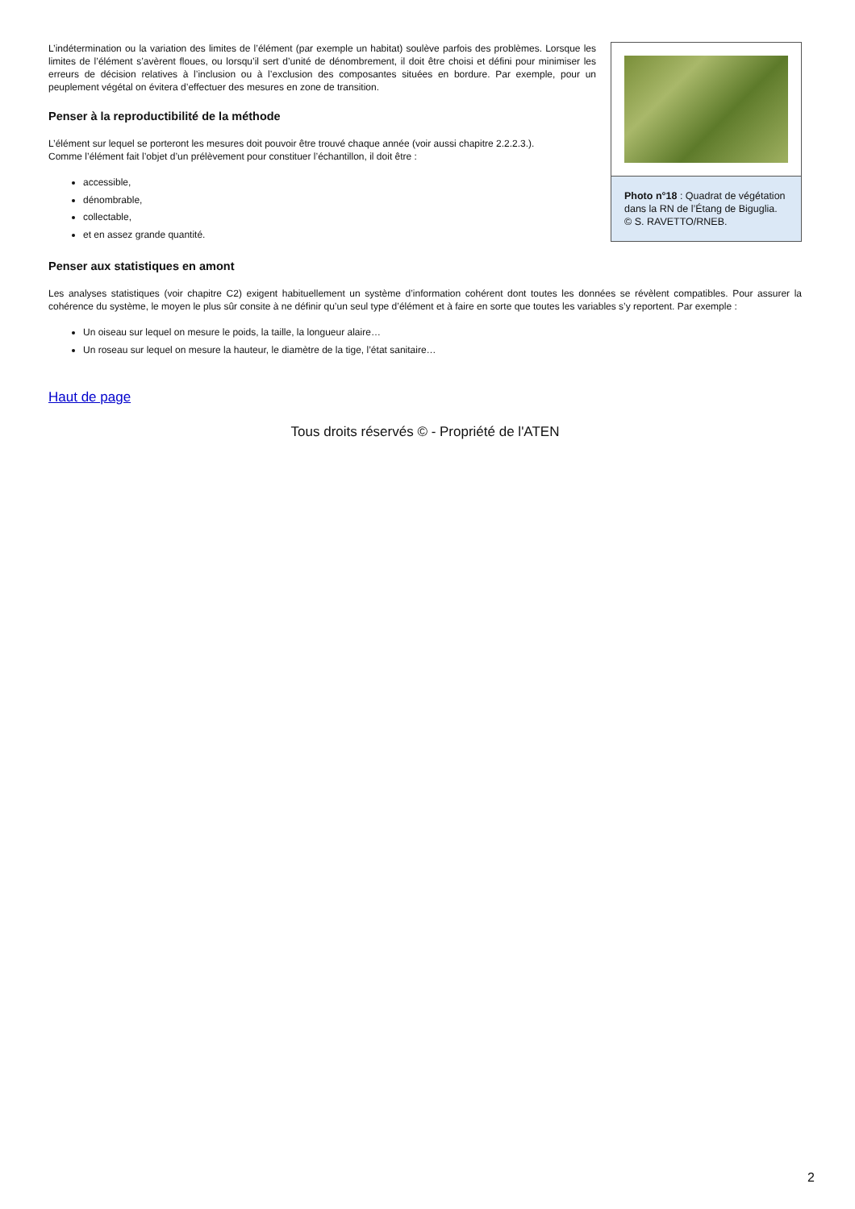Photo n°18 : Quadrat de végétation dans la RN de l’Étang de Biguglia.
© S. RAVETTO/RNEB.
L’indétermination ou la variation des limites de l’élément (par exemple un habitat) soulève parfois des problèmes. Lorsque les limites de l’élément s’avèrent floues, ou lorsqu’il sert d’unité de dénombrement, il doit être choisi et défini pour minimiser les erreurs de décision relatives à l’inclusion ou à l’exclusion des composantes situées en bordure. Par exemple, pour un peuplement végétal on évitera d’effectuer des mesures en zone de transition.
Penser à la reproductibilité de la méthode
L’élément sur lequel se porteront les mesures doit pouvoir être trouvé chaque année (voir aussi chapitre 2.2.2.3.).
Comme l’élément fait l’objet d’un prélèvement pour constituer l’échantillon, il doit être :
accessible,
dénombrable,
collectable,
et en assez grande quantité.
Penser aux statistiques en amont
Les analyses statistiques (voir chapitre C2) exigent habituellement un système d’information cohérent dont toutes les données se révèlent compatibles. Pour assurer la cohérence du système, le moyen le plus sûr consite à ne définir qu’un seul type d’élément et à faire en sorte que toutes les variables s’y reportent. Par exemple :
Un oiseau sur lequel on mesure le poids, la taille, la longueur alaire…
Un roseau sur lequel on mesure la hauteur, le diamètre de la tige, l’état sanitaire…
Haut de page
Tous droits réservés © - Propriété de l'ATEN
2